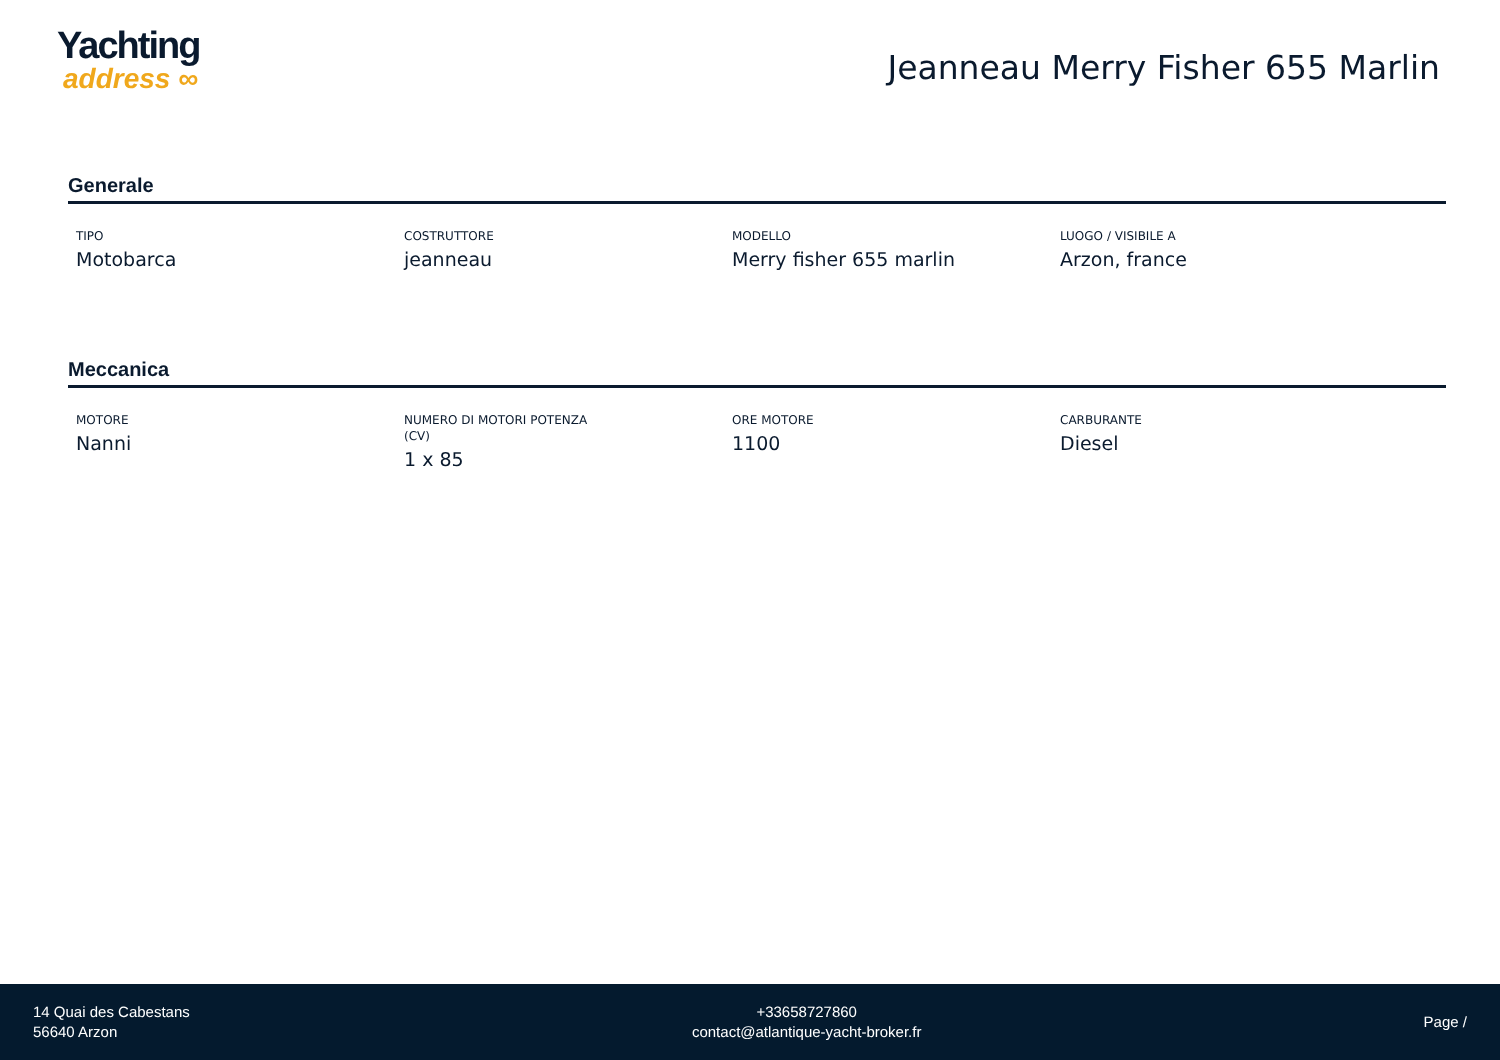Yachting
address ∞
Jeanneau Merry Fisher 655 Marlin
Generale
TIPO
Motobarca
COSTRUTTORE
jeanneau
MODELLO
Merry fisher 655 marlin
LUOGO / VISIBILE A
Arzon, france
Meccanica
MOTORE
Nanni
NUMERO DI MOTORI POTENZA
(CV)
1 x 85
ORE MOTORE
1100
CARBURANTE
Diesel
14 Quai des Cabestans
56640 Arzon
+33658727860
contact@atlantique-yacht-broker.fr
Page /